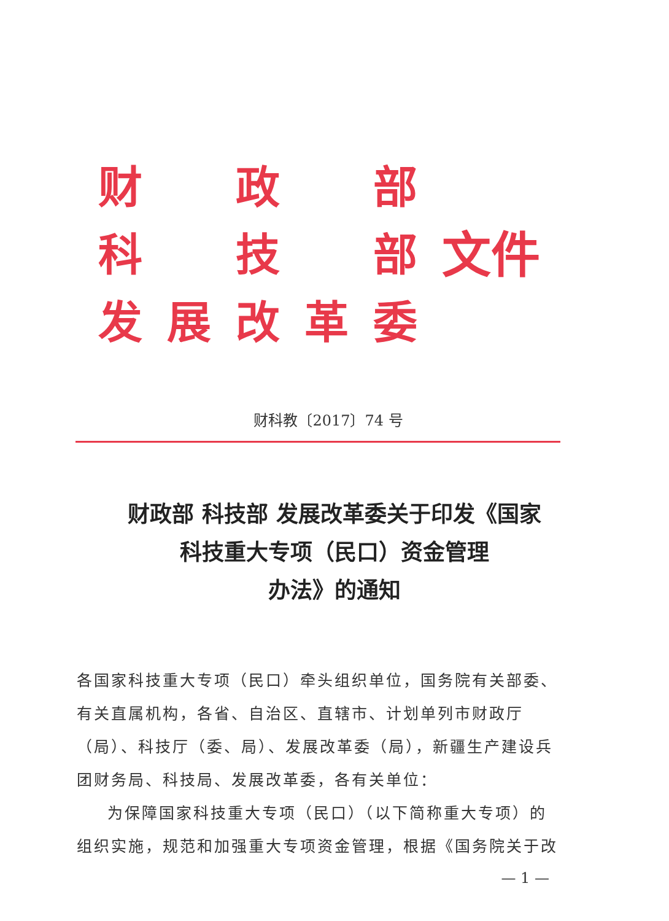| 财 | | 政 | | 部 | 文件 |
| 科 | | 技 | | 部 | |
| 发 | 展 | 改 | 革 | 委 | |
财科教〔2017〕74 号
财政部 科技部 发展改革委关于印发《国家
科技重大专项（民口）资金管理
办法》的通知
各国家科技重大专项（民口）牵头组织单位，国务院有关部委、有关直属机构，各省、自治区、直辖市、计划单列市财政厅（局）、科技厅（委、局）、发展改革委（局），新疆生产建设兵团财务局、科技局、发展改革委，各有关单位：
为保障国家科技重大专项（民口）（以下简称重大专项）的组织实施，规范和加强重大专项资金管理，根据《国务院关于改
— 1 —